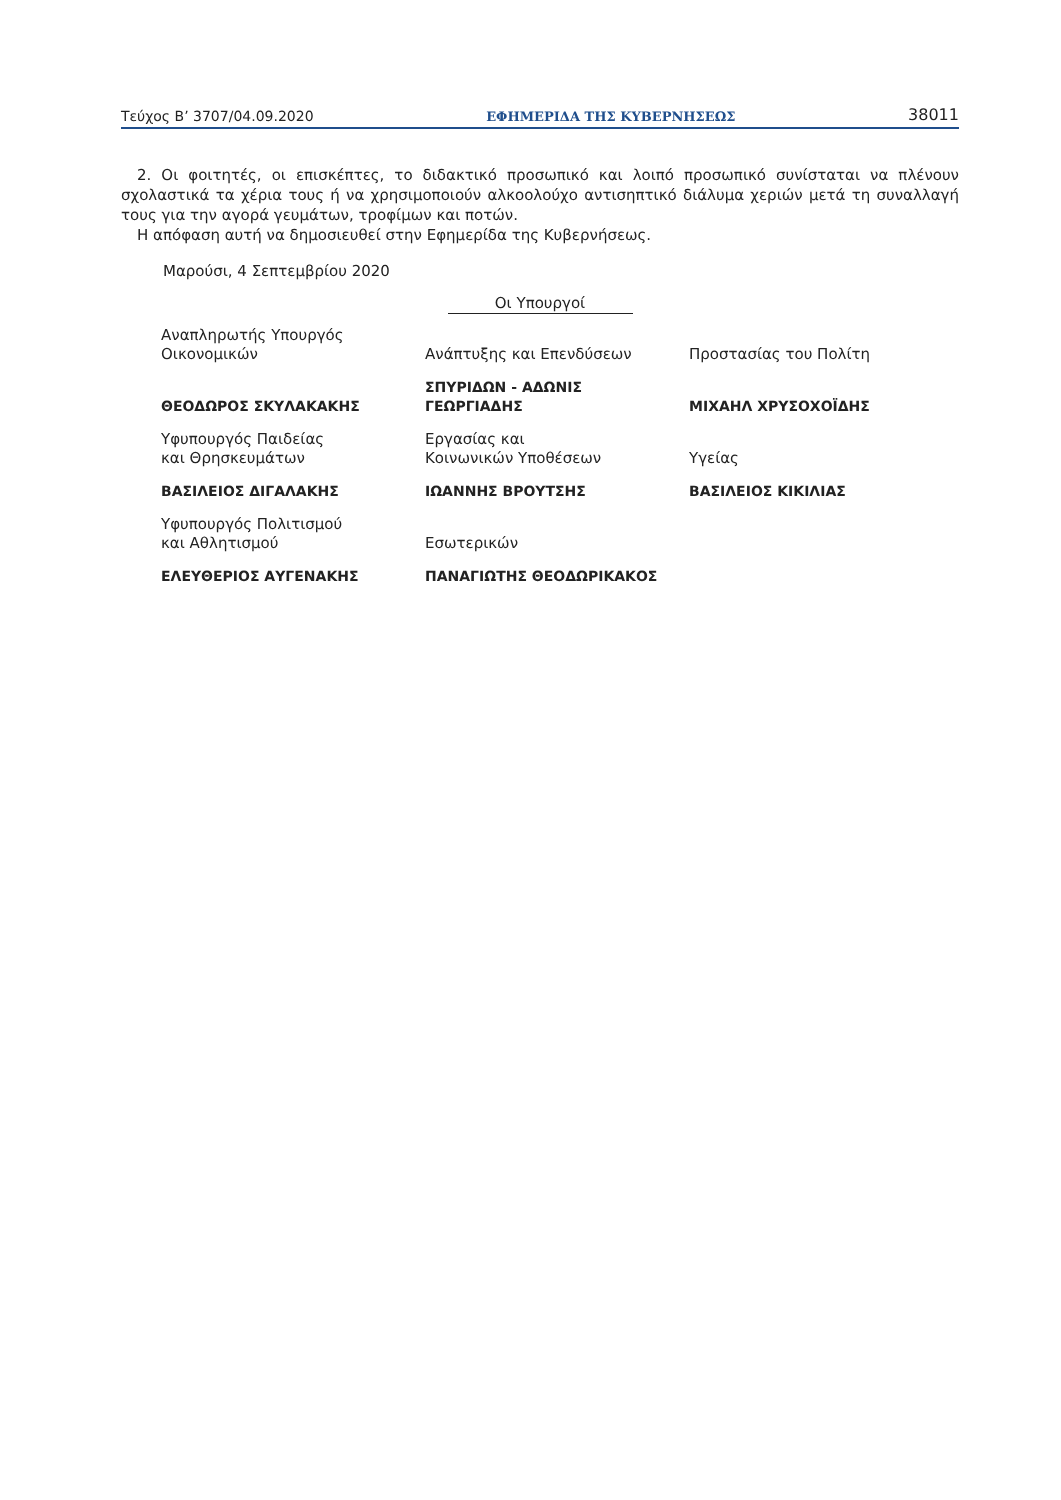Τεύχος Β’ 3707/04.09.2020 ΕΦΗΜΕΡΙΔΑ ΤΗΣ ΚΥΒΕΡΝΗΣΕΩΣ 38011
2. Οι φοιτητές, οι επισκέπτες, το διδακτικό προσωπικό και λοιπό προσωπικό συνίσταται να πλένουν σχολαστικά τα χέρια τους ή να χρησιμοποιούν αλκοολούχο αντισηπτικό διάλυμα χεριών μετά τη συναλλαγή τους για την αγορά γευμάτων, τροφίμων και ποτών.
Η απόφαση αυτή να δημοσιευθεί στην Εφημερίδα της Κυβερνήσεως.
Μαρούσι, 4 Σεπτεμβρίου 2020
Οι Υπουργοί
| Αναπληρωτής Υπουργός Οικονομικών | Ανάπτυξης και Επενδύσεων | Προστασίας του Πολίτη |
| ΘΕΟΔΩΡΟΣ ΣΚΥΛΑΚΑΚΗΣ | ΣΠΥΡΙΔΩΝ - ΑΔΩΝΙΣ ΓΕΩΡΓΙΑΔΗΣ | ΜΙΧΑΗΛ ΧΡΥΣΟΧΟΪΔΗΣ |
| Υφυπουργός Παιδείας και Θρησκευμάτων | Εργασίας και Κοινωνικών Υποθέσεων | Υγείας |
| ΒΑΣΙΛΕΙΟΣ ΔΙΓΑΛΑΚΗΣ | ΙΩΑΝΝΗΣ ΒΡΟΥΤΣΗΣ | ΒΑΣΙΛΕΙΟΣ ΚΙΚΙΛΙΑΣ |
| Υφυπουργός Πολιτισμού και Αθλητισμού | Εσωτερικών | |
| ΕΛΕΥΘΕΡΙΟΣ ΑΥΓΕΝΑΚΗΣ | ΠΑΝΑΓΙΩΤΗΣ ΘΕΟΔΩΡΙΚΑΚΟΣ | |